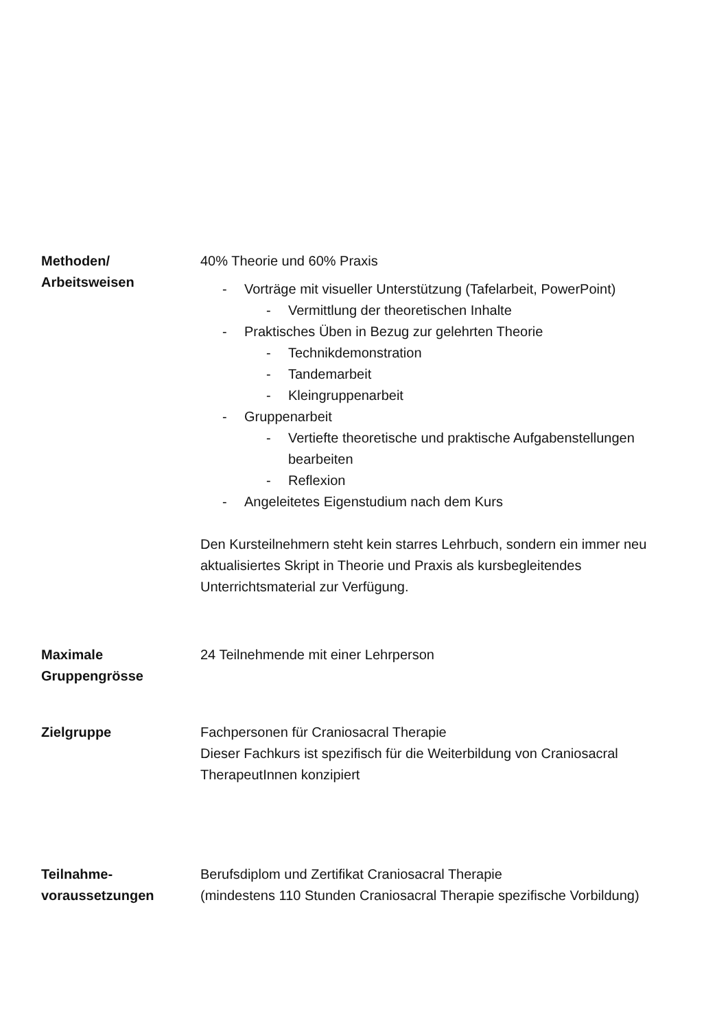Methoden/
Arbeitsweisen
40% Theorie und 60% Praxis
- Vorträge mit visueller Unterstützung (Tafelarbeit, PowerPoint)
- Vermittlung der theoretischen Inhalte
- Praktisches Üben in Bezug zur gelehrten Theorie
- Technikdemonstration
- Tandemarbeit
- Kleingruppenarbeit
- Gruppenarbeit
- Vertiefte theoretische und praktische Aufgabenstellungen bearbeiten
- Reflexion
- Angeleitetes Eigenstudium nach dem Kurs
Den Kursteilnehmern steht kein starres Lehrbuch, sondern ein immer neu aktualisiertes Skript in Theorie und Praxis als kursbegleitendes Unterrichtsmaterial zur Verfügung.
Maximale
Gruppengrösse
24 Teilnehmende mit einer Lehrperson
Zielgruppe Fachpersonen für Craniosacral Therapie
Dieser Fachkurs ist spezifisch für die Weiterbildung von Craniosacral TherapeutInnen konzipiert
Teilnahme-
voraussetzungen
Berufsdiplom und Zertifikat Craniosacral Therapie
(mindestens 110 Stunden Craniosacral Therapie spezifische Vorbildung)